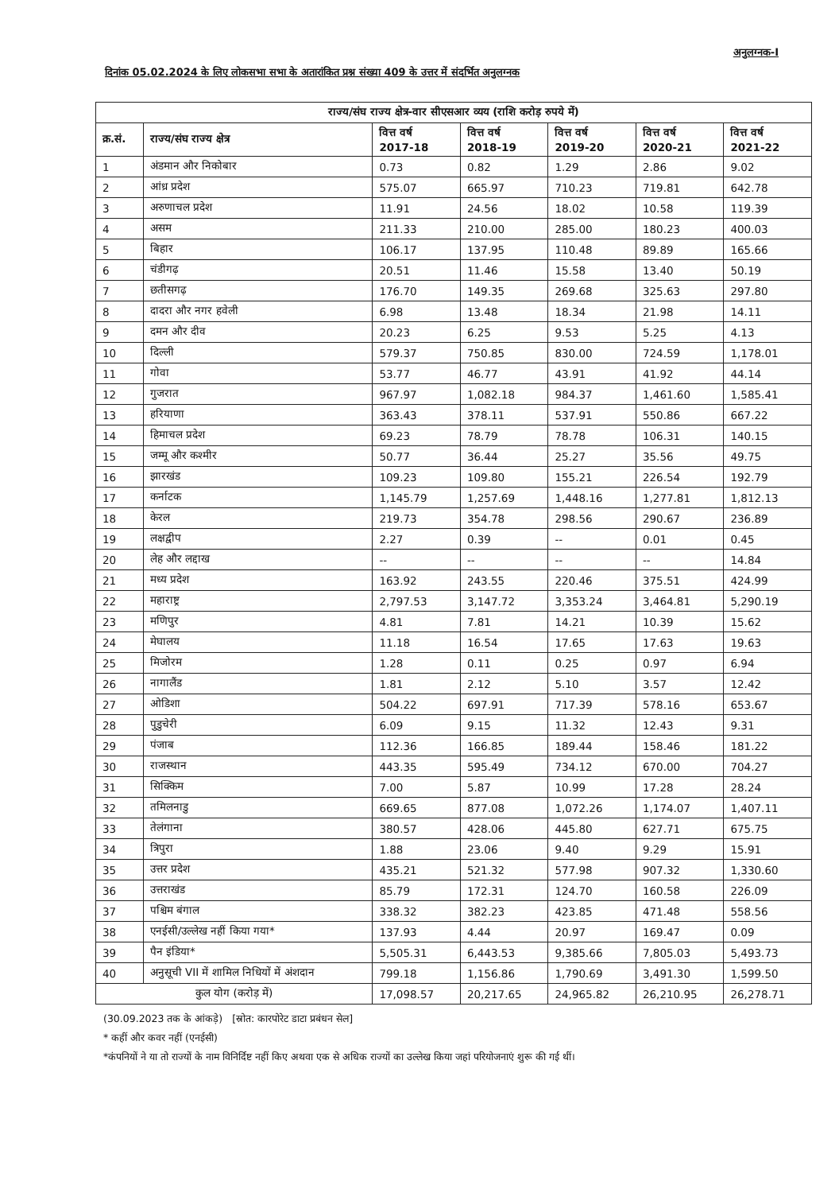अनुलग्नक-I
दिनांक 05.02.2024 के लिए लोकसभा सभा के अतारांकित प्रश्न संख्या 409 के उत्तर में संदर्भित अनुलग्नक
| राज्य/संघ राज्य क्षेत्र-वार सीएसआर व्यय (राशि करोड़ रुपये में) | | | | | | |
| --- | --- | --- | --- | --- | --- | --- |
| क्र.सं. | राज्य/संघ राज्य क्षेत्र | वित्त वर्ष 2017-18 | वित्त वर्ष 2018-19 | वित्त वर्ष 2019-20 | वित्त वर्ष 2020-21 | वित्त वर्ष 2021-22 |
| 1 | अंडमान और निकोबार | 0.73 | 0.82 | 1.29 | 2.86 | 9.02 |
| 2 | आंध्र प्रदेश | 575.07 | 665.97 | 710.23 | 719.81 | 642.78 |
| 3 | अरुणाचल प्रदेश | 11.91 | 24.56 | 18.02 | 10.58 | 119.39 |
| 4 | असम | 211.33 | 210.00 | 285.00 | 180.23 | 400.03 |
| 5 | बिहार | 106.17 | 137.95 | 110.48 | 89.89 | 165.66 |
| 6 | चंडीगढ़ | 20.51 | 11.46 | 15.58 | 13.40 | 50.19 |
| 7 | छतीसगढ़ | 176.70 | 149.35 | 269.68 | 325.63 | 297.80 |
| 8 | दादरा और नगर हवेली | 6.98 | 13.48 | 18.34 | 21.98 | 14.11 |
| 9 | दमन और दीव | 20.23 | 6.25 | 9.53 | 5.25 | 4.13 |
| 10 | दिल्ली | 579.37 | 750.85 | 830.00 | 724.59 | 1,178.01 |
| 11 | गोवा | 53.77 | 46.77 | 43.91 | 41.92 | 44.14 |
| 12 | गुजरात | 967.97 | 1,082.18 | 984.37 | 1,461.60 | 1,585.41 |
| 13 | हरियाणा | 363.43 | 378.11 | 537.91 | 550.86 | 667.22 |
| 14 | हिमाचल प्रदेश | 69.23 | 78.79 | 78.78 | 106.31 | 140.15 |
| 15 | जम्मू और कश्मीर | 50.77 | 36.44 | 25.27 | 35.56 | 49.75 |
| 16 | झारखंड | 109.23 | 109.80 | 155.21 | 226.54 | 192.79 |
| 17 | कर्नाटक | 1,145.79 | 1,257.69 | 1,448.16 | 1,277.81 | 1,812.13 |
| 18 | केरल | 219.73 | 354.78 | 298.56 | 290.67 | 236.89 |
| 19 | लक्षद्वीप | 2.27 | 0.39 | -- | 0.01 | 0.45 |
| 20 | लेह और लद्दाख | -- | -- | -- | -- | 14.84 |
| 21 | मध्य प्रदेश | 163.92 | 243.55 | 220.46 | 375.51 | 424.99 |
| 22 | महाराष्ट्र | 2,797.53 | 3,147.72 | 3,353.24 | 3,464.81 | 5,290.19 |
| 23 | मणिपुर | 4.81 | 7.81 | 14.21 | 10.39 | 15.62 |
| 24 | मेघालय | 11.18 | 16.54 | 17.65 | 17.63 | 19.63 |
| 25 | मिजोरम | 1.28 | 0.11 | 0.25 | 0.97 | 6.94 |
| 26 | नागालैंड | 1.81 | 2.12 | 5.10 | 3.57 | 12.42 |
| 27 | ओडिशा | 504.22 | 697.91 | 717.39 | 578.16 | 653.67 |
| 28 | पुडुचेरी | 6.09 | 9.15 | 11.32 | 12.43 | 9.31 |
| 29 | पंजाब | 112.36 | 166.85 | 189.44 | 158.46 | 181.22 |
| 30 | राजस्थान | 443.35 | 595.49 | 734.12 | 670.00 | 704.27 |
| 31 | सिक्किम | 7.00 | 5.87 | 10.99 | 17.28 | 28.24 |
| 32 | तमिलनाडु | 669.65 | 877.08 | 1,072.26 | 1,174.07 | 1,407.11 |
| 33 | तेलंगाना | 380.57 | 428.06 | 445.80 | 627.71 | 675.75 |
| 34 | त्रिपुरा | 1.88 | 23.06 | 9.40 | 9.29 | 15.91 |
| 35 | उत्तर प्रदेश | 435.21 | 521.32 | 577.98 | 907.32 | 1,330.60 |
| 36 | उत्तराखंड | 85.79 | 172.31 | 124.70 | 160.58 | 226.09 |
| 37 | पश्चिम बंगाल | 338.32 | 382.23 | 423.85 | 471.48 | 558.56 |
| 38 | एनईसी/उल्लेख नहीं किया गया* | 137.93 | 4.44 | 20.97 | 169.47 | 0.09 |
| 39 | पैन इंडिया* | 5,505.31 | 6,443.53 | 9,385.66 | 7,805.03 | 5,493.73 |
| 40 | अनुसूची VII में शामिल निधियों में अंशदान | 799.18 | 1,156.86 | 1,790.69 | 3,491.30 | 1,599.50 |
| कुल योग (करोड़ में) | | 17,098.57 | 20,217.65 | 24,965.82 | 26,210.95 | 26,278.71 |
(30.09.2023 तक के आंकड़े) [स्रोत: कारपोरेट डाटा प्रबंधन सेल]
* कहीं और कवर नहीं (एनईसी)
*कंपनियों ने या तो राज्यों के नाम विनिर्दिष्ट नहीं किए अथवा एक से अधिक राज्यों का उल्लेख किया जहां परियोजनाएं शुरू की गई थीं।